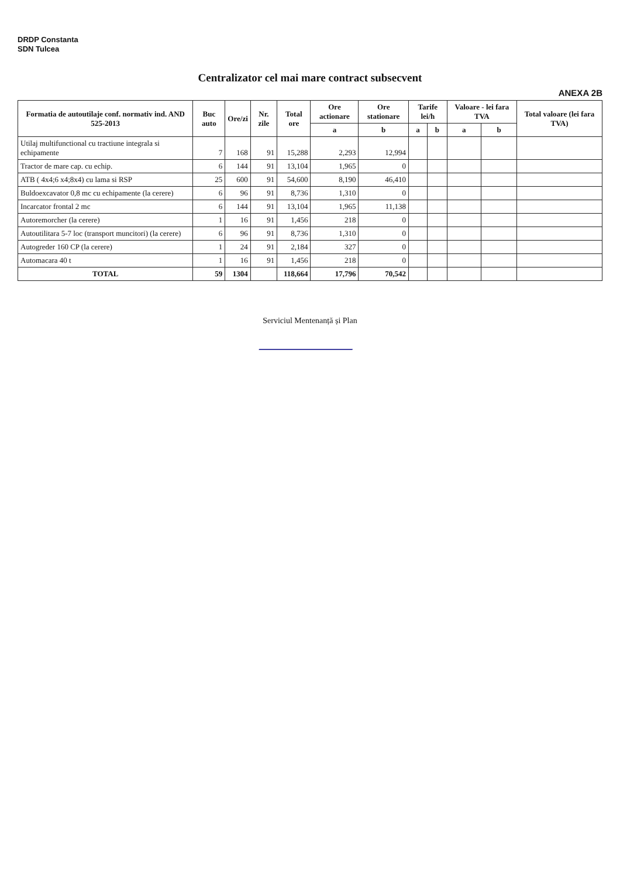DRDP Constanta
SDN Tulcea
Centralizator cel mai mare contract subsecvent
ANEXA 2B
| Formatia de autoutilaje conf. normativ ind. AND 525-2013 | Buc auto | Ore/zi | Nr. zile | Total ore | Ore actionare | Ore stationare | Tarife lei/h | | Valoare - lei fara TVA | | Total valoare (lei fara TVA) |
| --- | --- | --- | --- | --- | --- | --- | --- | --- | --- | --- | --- |
| | | | | | a | b | a | b | a | b | |
| Utilaj multifunctional cu tractiune integrala si echipamente | 7 | 168 | 91 | 15,288 | 2,293 | 12,994 | | | | | |
| Tractor de mare cap. cu echip. | 6 | 144 | 91 | 13,104 | 1,965 | 0 | | | | | |
| ATB ( 4x4;6 x4;8x4) cu lama si RSP | 25 | 600 | 91 | 54,600 | 8,190 | 46,410 | | | | | |
| Buldoexcavator 0,8 mc cu echipamente (la cerere) | 6 | 96 | 91 | 8,736 | 1,310 | 0 | | | | | |
| Incarcator frontal 2 mc | 6 | 144 | 91 | 13,104 | 1,965 | 11,138 | | | | | |
| Autoremorcher (la cerere) | 1 | 16 | 91 | 1,456 | 218 | 0 | | | | | |
| Autoutilitara 5-7 loc (transport muncitori) (la cerere) | 6 | 96 | 91 | 8,736 | 1,310 | 0 | | | | | |
| Autogreder 160 CP (la cerere) | 1 | 24 | 91 | 2,184 | 327 | 0 | | | | | |
| Automacara 40 t | 1 | 16 | 91 | 1,456 | 218 | 0 | | | | | |
| TOTAL | 59 | 1304 | | 118,664 | 17,796 | 70,542 | | | | | |
Serviciul Mentenanță și Plan